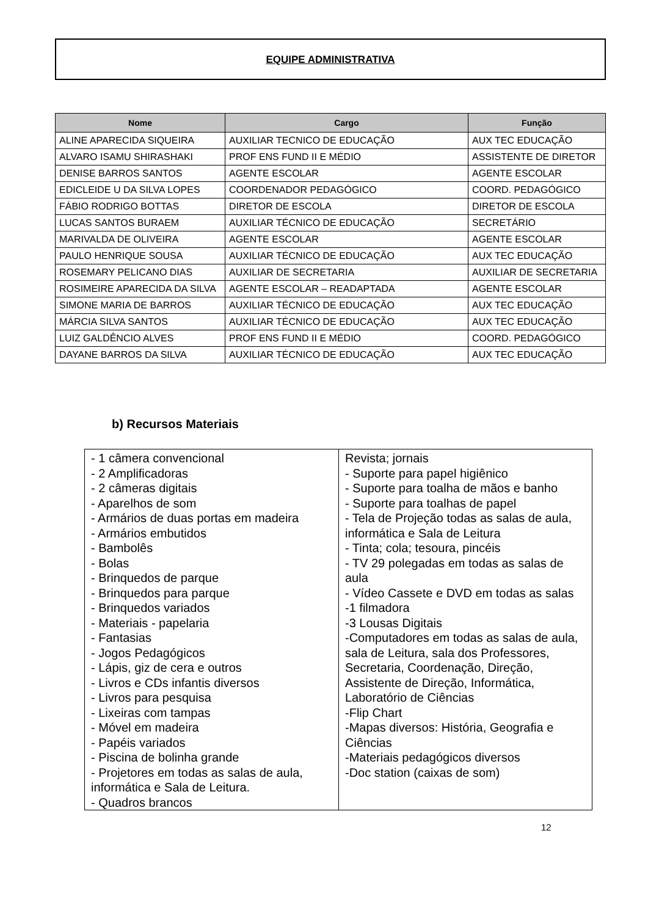EQUIPE ADMINISTRATIVA
| Nome | Cargo | Função |
| --- | --- | --- |
| ALINE APARECIDA SIQUEIRA | AUXILIAR TECNICO DE EDUCAÇÃO | AUX TEC EDUCAÇÃO |
| ALVARO ISAMU SHIRASHAKI | PROF ENS FUND II E MÉDIO | ASSISTENTE DE DIRETOR |
| DENISE BARROS SANTOS | AGENTE ESCOLAR | AGENTE ESCOLAR |
| EDICLEIDE U DA SILVA LOPES | COORDENADOR PEDAGÓGICO | COORD. PEDAGÓGICO |
| FÁBIO RODRIGO BOTTAS | DIRETOR DE ESCOLA | DIRETOR DE ESCOLA |
| LUCAS SANTOS BURAEM | AUXILIAR TÉCNICO DE EDUCAÇÃO | SECRETÁRIO |
| MARIVALDA DE OLIVEIRA | AGENTE ESCOLAR | AGENTE ESCOLAR |
| PAULO HENRIQUE SOUSA | AUXILIAR TÉCNICO DE EDUCAÇÃO | AUX TEC EDUCAÇÃO |
| ROSEMARY PELICANO DIAS | AUXILIAR DE SECRETARIA | AUXILIAR DE SECRETARIA |
| ROSIMEIRE APARECIDA DA SILVA | AGENTE ESCOLAR – READAPTADA | AGENTE ESCOLAR |
| SIMONE MARIA DE BARROS | AUXILIAR TÉCNICO DE EDUCAÇÃO | AUX TEC EDUCAÇÃO |
| MÁRCIA SILVA SANTOS | AUXILIAR TÉCNICO DE EDUCAÇÃO | AUX TEC EDUCAÇÃO |
| LUIZ GALDÊNCIO ALVES | PROF ENS FUND II E MÉDIO | COORD. PEDAGÓGICO |
| DAYANE BARROS DA SILVA | AUXILIAR TÉCNICO DE EDUCAÇÃO | AUX TEC EDUCAÇÃO |
b) Recursos Materiais
| - 1 câmera convencional - 2 Amplificadoras - 2 câmeras digitais - Aparelhos de som - Armários de duas portas em madeira - Armários embutidos - Bambolês - Bolas - Brinquedos de parque - Brinquedos para parque - Brinquedos variados - Materiais - papelaria - Fantasias - Jogos Pedagógicos - Lápis, giz de cera e outros - Livros e CDs infantis diversos - Livros para pesquisa - Lixeiras com tampas - Móvel em madeira - Papéis variados - Piscina de bolinha grande - Projetores em todas as salas de aula, informática e Sala de Leitura. - Quadros brancos | Revista; jornais - Suporte para papel higiênico - Suporte para toalha de mãos e banho - Suporte para toalhas de papel - Tela de Projeção todas as salas de aula, informática e Sala de Leitura - Tinta; cola; tesoura, pincéis - TV 29 polegadas em todas as salas de aula - Vídeo Cassete e DVD em todas as salas -1 filmadora -3 Lousas Digitais -Computadores em todas as salas de aula, sala de Leitura, sala dos Professores, Secretaria, Coordenação, Direção, Assistente de Direção, Informática, Laboratório de Ciências -Flip Chart -Mapas diversos: História, Geografia e Ciências -Materiais pedagógicos diversos -Doc station (caixas de som) |
12